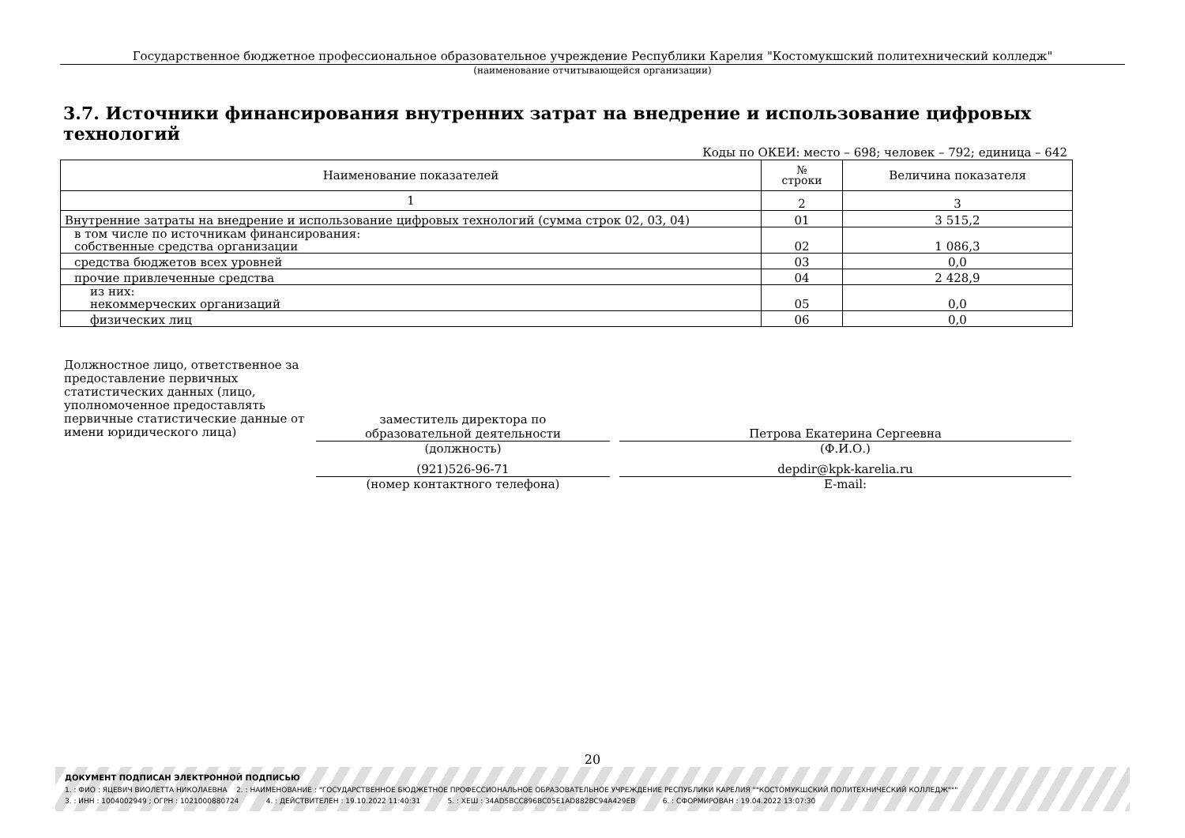Государственное бюджетное профессиональное образовательное учреждение Республики Карелия "Костомукшский политехнический колледж"
(наименование отчитывающейся организации)
3.7. Источники финансирования внутренних затрат на внедрение и использование цифровых технологий
Коды по ОКЕИ: место – 698; человек – 792; единица – 642
| Наименование показателей | № строки | Величина показателя |
| --- | --- | --- |
| 1 | 2 | 3 |
| Внутренние затраты на внедрение и использование цифровых технологий (сумма строк 02, 03, 04) | 01 | 3 515,2 |
| в том числе по источникам финансирования: собственные средства организации | 02 | 1 086,3 |
| средства бюджетов всех уровней | 03 | 0,0 |
| прочие привлеченные средства | 04 | 2 428,9 |
| из них: некоммерческих организаций | 05 | 0,0 |
| физических лиц | 06 | 0,0 |
Должностное лицо, ответственное за предоставление первичных статистических данных (лицо, уполномоченное предоставлять первичные статистические данные от имени юридического лица)
заместитель директора по
образовательной деятельности
(должность)
Петрова Екатерина Сергеевна
(Ф.И.О.)
(921)526-96-71
(номер контактного телефона)
depdir@kpk-karelia.ru
E-mail:
20
ДОКУМЕНТ ПОДПИСАН ЭЛЕКТРОННОЙ ПОДПИСЬЮ
1. : ФИО : ЯЦЕВИЧ ВИОЛЕТТА НИКОЛАЕВНА 2. : НАИМЕНОВАНИЕ : "ГОСУДАРСТВЕННОЕ БЮДЖЕТНОЕ ПРОФЕССИОНАЛЬНОЕ ОБРАЗОВАТЕЛЬНОЕ УЧРЕЖДЕНИЕ РЕСПУБЛИКИ КАРЕЛИЯ ""КОСТОМУКШСКИЙ ПОЛИТЕХНИЧЕСКИЙ КОЛЛЕДЖ"""
3. : ИНН : 1004002949 ; ОГРН : 1021000880724 4. : ДЕЙСТВИТЕЛЕН : 19.10.2022 11:40:31 5. : ХЕШ : 34AD5BCC896BC05E1AD882BC94A429EB 6. : СФОРМИРОВАН : 19.04.2022 13:07:30